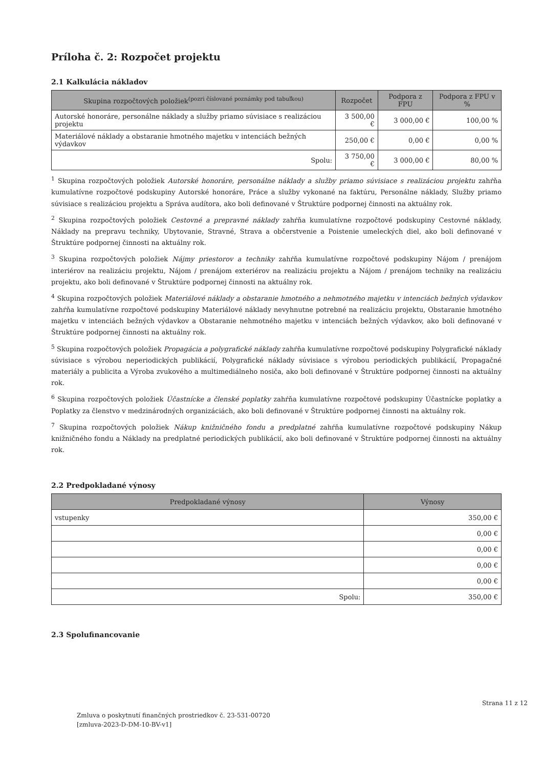Príloha č. 2: Rozpočet projektu
2.1 Kalkulácia nákladov
| Skupina rozpočtových položiek<sup>(pozri číslované poznámky pod tabuľkou)</sup> | Rozpočet | Podpora z FPU | Podpora z FPU v % |
| --- | --- | --- | --- |
| Autorské honoráre, personálne náklady a služby priamo súvisiace s realizáciou projektu | 3 500,00 € | 3 000,00 € | 100,00 % |
| Materiálové náklady a obstaranie hmotného majetku v intenciách bežných výdavkov | 250,00 € | 0,00 € | 0,00 % |
| Spolu: | 3 750,00 € | 3 000,00 € | 80,00 % |
<sup>1</sup> Skupina rozpočtových položiek Autorské honoráre, personálne náklady a služby priamo súvisiace s realizáciou projektu zahŕňa kumulatívne rozpočtové podskupiny Autorské honoráre, Práce a služby vykonané na faktúru, Personálne náklady, Služby priamo súvisiace s realizáciou projektu a Správa audítora, ako boli definované v Štruktúre podpornej činnosti na aktuálny rok.
<sup>2</sup> Skupina rozpočtových položiek Cestovné a prepravné náklady zahŕňa kumulatívne rozpočtové podskupiny Cestovné náklady, Náklady na prepravu techniky, Ubytovanie, Stravné, Strava a občerstvenie a Poistenie umeleckých diel, ako boli definované v Štruktúre podpornej činnosti na aktuálny rok.
<sup>3</sup> Skupina rozpočtových položiek Nájmy priestorov a techniky zahŕňa kumulatívne rozpočtové podskupiny Nájom / prenájom interiérov na realizáciu projektu, Nájom / prenájom exteriérov na realizáciu projektu a Nájom / prenájom techniky na realizáciu projektu, ako boli definované v Štruktúre podpornej činnosti na aktuálny rok.
<sup>4</sup> Skupina rozpočtových položiek Materiálové náklady a obstaranie hmotného a nehmotného majetku v intenciách bežných výdavkov zahŕňa kumulatívne rozpočtové podskupiny Materiálové náklady nevyhnutne potrebné na realizáciu projektu, Obstaranie hmotného majetku v intenciách bežných výdavkov a Obstaranie nehmotného majetku v intenciách bežných výdavkov, ako boli definované v Štruktúre podpornej činnosti na aktuálny rok.
<sup>5</sup> Skupina rozpočtových položiek Propagácia a polygrafické náklady zahŕňa kumulatívne rozpočtové podskupiny Polygrafické náklady súvisiace s výrobou neperiodických publikácií, Polygrafické náklady súvisiace s výrobou periodických publikácií, Propagačné materiály a publicita a Výroba zvukového a multimediálneho nosiča, ako boli definované v Štruktúre podpornej činnosti na aktuálny rok.
<sup>6</sup> Skupina rozpočtových položiek Účastnícke a členské poplatky zahŕňa kumulatívne rozpočtové podskupiny Účastnícke poplatky a Poplatky za členstvo v medzinárodných organizáciách, ako boli definované v Štruktúre podpornej činnosti na aktuálny rok.
<sup>7</sup> Skupina rozpočtových položiek Nákup knižničného fondu a predplatné zahŕňa kumulatívne rozpočtové podskupiny Nákup knižničného fondu a Náklady na predplatné periodických publikácií, ako boli definované v Štruktúre podpornej činnosti na aktuálny rok.
2.2 Predpokladané výnosy
| Predpokladané výnosy | Výnosy |
| --- | --- |
| vstupenky | 350,00 € |
| | 0,00 € |
| | 0,00 € |
| | 0,00 € |
| | 0,00 € |
| Spolu: | 350,00 € |
2.3 Spolufinancovanie
Strana 11 z 12
Zmluva o poskytnutí finančných prostriedkov č. 23-531-00720
[zmluva-2023-D-DM-10-BV-v1]